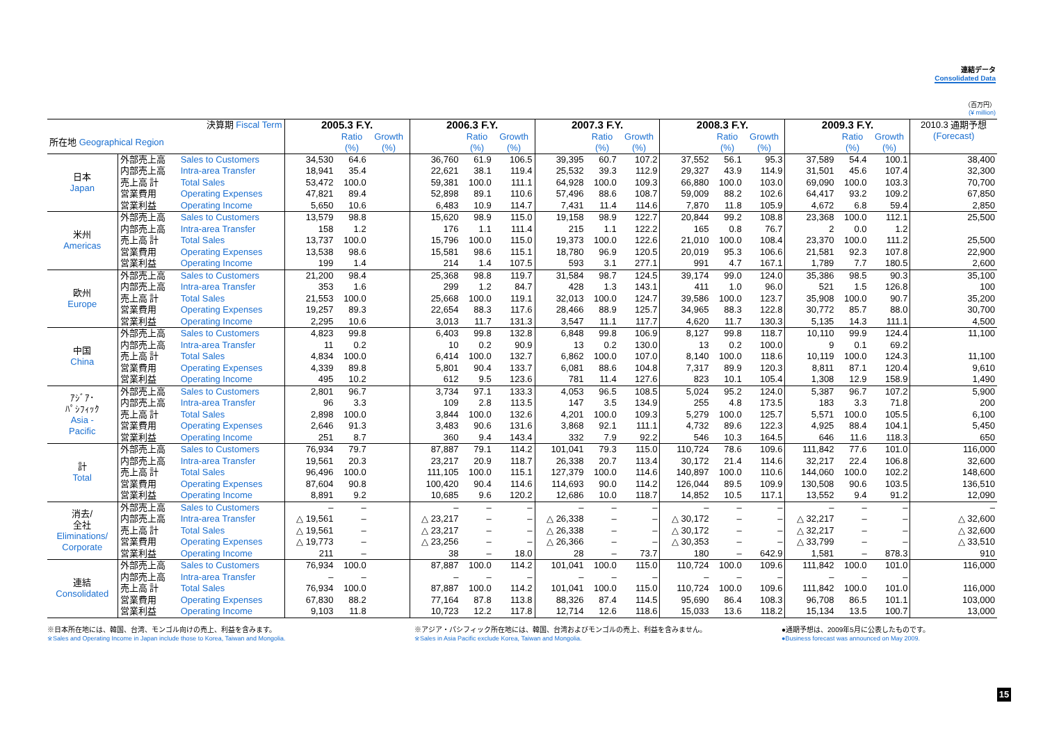連結データ
Consolidated Data
（百万円）
(¥ million)
| 決算期 Fiscal Term | | | 2005.3 F.Y. | | | 2006.3 F.Y. | | | 2007.3 F.Y. | | | 2008.3 F.Y. | | | 2009.3 F.Y. | | | 2010.3 通期予想 (Forecast) |
| --- | --- | --- | --- | --- | --- | --- | --- | --- | --- | --- | --- | --- | --- | --- | --- | --- | --- | --- |
| 所在地 Geographical Region | | | | Ratio (%) | Growth (%) | | Ratio (%) | Growth (%) | | Ratio (%) | Growth (%) | | Ratio (%) | Growth (%) | | Ratio (%) | Growth (%) | |
| 日本 Japan | 外部売上高 | Sales to Customers | 34,530 | 64.6 | | 36,760 | 61.9 | 106.5 | 39,395 | 60.7 | 107.2 | 37,552 | 56.1 | 95.3 | 37,589 | 54.4 | 100.1 | 38,400 |
| | 内部売上高 | Intra-area Transfer | 18,941 | 35.4 | | 22,621 | 38.1 | 119.4 | 25,532 | 39.3 | 112.9 | 29,327 | 43.9 | 114.9 | 31,501 | 45.6 | 107.4 | 32,300 |
| | 売上高 計 | Total Sales | 53,472 | 100.0 | | 59,381 | 100.0 | 111.1 | 64,928 | 100.0 | 109.3 | 66,880 | 100.0 | 103.0 | 69,090 | 100.0 | 103.3 | 70,700 |
| | 営業費用 | Operating Expenses | 47,821 | 89.4 | | 52,898 | 89.1 | 110.6 | 57,496 | 88.6 | 108.7 | 59,009 | 88.2 | 102.6 | 64,417 | 93.2 | 109.2 | 67,850 |
| | 営業利益 | Operating Income | 5,650 | 10.6 | | 6,483 | 10.9 | 114.7 | 7,431 | 11.4 | 114.6 | 7,870 | 11.8 | 105.9 | 4,672 | 6.8 | 59.4 | 2,850 |
| 米州 Americas | 外部売上高 | Sales to Customers | 13,579 | 98.8 | | 15,620 | 98.9 | 115.0 | 19,158 | 98.9 | 122.7 | 20,844 | 99.2 | 108.8 | 23,368 | 100.0 | 112.1 | 25,500 |
| | 内部売上高 | Intra-area Transfer | 158 | 1.2 | | 176 | 1.1 | 111.4 | 215 | 1.1 | 122.2 | 165 | 0.8 | 76.7 | 2 | 0.0 | 1.2 | |
| | 売上高 計 | Total Sales | 13,737 | 100.0 | | 15,796 | 100.0 | 115.0 | 19,373 | 100.0 | 122.6 | 21,010 | 100.0 | 108.4 | 23,370 | 100.0 | 111.2 | 25,500 |
| | 営業費用 | Operating Expenses | 13,538 | 98.6 | | 15,581 | 98.6 | 115.1 | 18,780 | 96.9 | 120.5 | 20,019 | 95.3 | 106.6 | 21,581 | 92.3 | 107.8 | 22,900 |
| | 営業利益 | Operating Income | 199 | 1.4 | | 214 | 1.4 | 107.5 | 593 | 3.1 | 277.1 | 991 | 4.7 | 167.1 | 1,789 | 7.7 | 180.5 | 2,600 |
| 欧州 Europe | 外部売上高 | Sales to Customers | 21,200 | 98.4 | | 25,368 | 98.8 | 119.7 | 31,584 | 98.7 | 124.5 | 39,174 | 99.0 | 124.0 | 35,386 | 98.5 | 90.3 | 35,100 |
| | 内部売上高 | Intra-area Transfer | 353 | 1.6 | | 299 | 1.2 | 84.7 | 428 | 1.3 | 143.1 | 411 | 1.0 | 96.0 | 521 | 1.5 | 126.8 | 100 |
| | 売上高 計 | Total Sales | 21,553 | 100.0 | | 25,668 | 100.0 | 119.1 | 32,013 | 100.0 | 124.7 | 39,586 | 100.0 | 123.7 | 35,908 | 100.0 | 90.7 | 35,200 |
| | 営業費用 | Operating Expenses | 19,257 | 89.3 | | 22,654 | 88.3 | 117.6 | 28,466 | 88.9 | 125.7 | 34,965 | 88.3 | 122.8 | 30,772 | 85.7 | 88.0 | 30,700 |
| | 営業利益 | Operating Income | 2,295 | 10.6 | | 3,013 | 11.7 | 131.3 | 3,547 | 11.1 | 117.7 | 4,620 | 11.7 | 130.3 | 5,135 | 14.3 | 111.1 | 4,500 |
| 中国 China | 外部売上高 | Sales to Customers | 4,823 | 99.8 | | 6,403 | 99.8 | 132.8 | 6,848 | 99.8 | 106.9 | 8,127 | 99.8 | 118.7 | 10,110 | 99.9 | 124.4 | 11,100 |
| | 内部売上高 | Intra-area Transfer | 11 | 0.2 | | 10 | 0.2 | 90.9 | 13 | 0.2 | 130.0 | 13 | 0.2 | 100.0 | 9 | 0.1 | 69.2 | |
| | 売上高 計 | Total Sales | 4,834 | 100.0 | | 6,414 | 100.0 | 132.7 | 6,862 | 100.0 | 107.0 | 8,140 | 100.0 | 118.6 | 10,119 | 100.0 | 124.3 | 11,100 |
| | 営業費用 | Operating Expenses | 4,339 | 89.8 | | 5,801 | 90.4 | 133.7 | 6,081 | 88.6 | 104.8 | 7,317 | 89.9 | 120.3 | 8,811 | 87.1 | 120.4 | 9,610 |
| | 営業利益 | Operating Income | 495 | 10.2 | | 612 | 9.5 | 123.6 | 781 | 11.4 | 127.6 | 823 | 10.1 | 105.4 | 1,308 | 12.9 | 158.9 | 1,490 |
| ｱｼﾞｱ･ ﾊﾟｼﾌｨｯｸ Asia - Pacific | 外部売上高 | Sales to Customers | 2,801 | 96.7 | | 3,734 | 97.1 | 133.3 | 4,053 | 96.5 | 108.5 | 5,024 | 95.2 | 124.0 | 5,387 | 96.7 | 107.2 | 5,900 |
| | 内部売上高 | Intra-area Transfer | 96 | 3.3 | | 109 | 2.8 | 113.5 | 147 | 3.5 | 134.9 | 255 | 4.8 | 173.5 | 183 | 3.3 | 71.8 | 200 |
| | 売上高 計 | Total Sales | 2,898 | 100.0 | | 3,844 | 100.0 | 132.6 | 4,201 | 100.0 | 109.3 | 5,279 | 100.0 | 125.7 | 5,571 | 100.0 | 105.5 | 6,100 |
| | 営業費用 | Operating Expenses | 2,646 | 91.3 | | 3,483 | 90.6 | 131.6 | 3,868 | 92.1 | 111.1 | 4,732 | 89.6 | 122.3 | 4,925 | 88.4 | 104.1 | 5,450 |
| | 営業利益 | Operating Income | 251 | 8.7 | | 360 | 9.4 | 143.4 | 332 | 7.9 | 92.2 | 546 | 10.3 | 164.5 | 646 | 11.6 | 118.3 | 650 |
| 計 Total | 外部売上高 | Sales to Customers | 76,934 | 79.7 | | 87,887 | 79.1 | 114.2 | 101,041 | 79.3 | 115.0 | 110,724 | 78.6 | 109.6 | 111,842 | 77.6 | 101.0 | 116,000 |
| | 内部売上高 | Intra-area Transfer | 19,561 | 20.3 | | 23,217 | 20.9 | 118.7 | 26,338 | 20.7 | 113.4 | 30,172 | 21.4 | 114.6 | 32,217 | 22.4 | 106.8 | 32,600 |
| | 売上高 計 | Total Sales | 96,496 | 100.0 | | 111,105 | 100.0 | 115.1 | 127,379 | 100.0 | 114.6 | 140,897 | 100.0 | 110.6 | 144,060 | 100.0 | 102.2 | 148,600 |
| | 営業費用 | Operating Expenses | 87,604 | 90.8 | | 100,420 | 90.4 | 114.6 | 114,693 | 90.0 | 114.2 | 126,044 | 89.5 | 109.9 | 130,508 | 90.6 | 103.5 | 136,510 |
| | 営業利益 | Operating Income | 8,891 | 9.2 | | 10,685 | 9.6 | 120.2 | 12,686 | 10.0 | 118.7 | 14,852 | 10.5 | 117.1 | 13,552 | 9.4 | 91.2 | 12,090 |
| 消去/ 全社 Eliminations/ Corporate | 外部売上高 | Sales to Customers | – | – | | – | – | – | – | – | – | – | – | – | – | – | – | – |
| | 内部売上高 | Intra-area Transfer | △ 19,561 | – | | △ 23,217 | – | – | △ 26,338 | – | – | △ 30,172 | – | – | △ 32,217 | – | – | △ 32,600 |
| | 売上高 計 | Total Sales | △ 19,561 | – | | △ 23,217 | – | – | △ 26,338 | – | – | △ 30,172 | – | – | △ 32,217 | – | – | △ 32,600 |
| | 営業費用 | Operating Expenses | △ 19,773 | – | | △ 23,256 | – | – | △ 26,366 | – | – | △ 30,353 | – | – | △ 33,799 | – | – | △ 33,510 |
| | 営業利益 | Operating Income | 211 | – | | 38 | – | 18.0 | 28 | – | 73.7 | 180 | – | 642.9 | 1,581 | – | 878.3 | 910 |
| 連結 Consolidated | 外部売上高 | Sales to Customers | 76,934 | 100.0 | | 87,887 | 100.0 | 114.2 | 101,041 | 100.0 | 115.0 | 110,724 | 100.0 | 109.6 | 111,842 | 100.0 | 101.0 | 116,000 |
| | 内部売上高 | Intra-area Transfer | – | – | | – | – | – | – | – | – | – | – | – | – | – | – | |
| | 売上高 計 | Total Sales | 76,934 | 100.0 | | 87,887 | 100.0 | 114.2 | 101,041 | 100.0 | 115.0 | 110,724 | 100.0 | 109.6 | 111,842 | 100.0 | 101.0 | 116,000 |
| | 営業費用 | Operating Expenses | 67,830 | 88.2 | | 77,164 | 87.8 | 113.8 | 88,326 | 87.4 | 114.5 | 95,690 | 86.4 | 108.3 | 96,708 | 86.5 | 101.1 | 103,000 |
| | 営業利益 | Operating Income | 9,103 | 11.8 | | 10,723 | 12.2 | 117.8 | 12,714 | 12.6 | 118.6 | 15,033 | 13.6 | 118.2 | 15,134 | 13.5 | 100.7 | 13,000 |
※日本所在地には、韓国、台湾、モンゴル向けの売上、利益を含みます。
※Sales and Operating Income in Japan include those to Korea, Taiwan and Mongolia.
※アジア・パシフィック所在地には、韓国、台湾およびモンゴルの売上、利益を含みません。
※Sales in Asia Pacific exclude Korea, Taiwan and Mongolia.
●通期予想は、2009年5月に公表したものです。
●Business forecast was announced on May 2009.
15